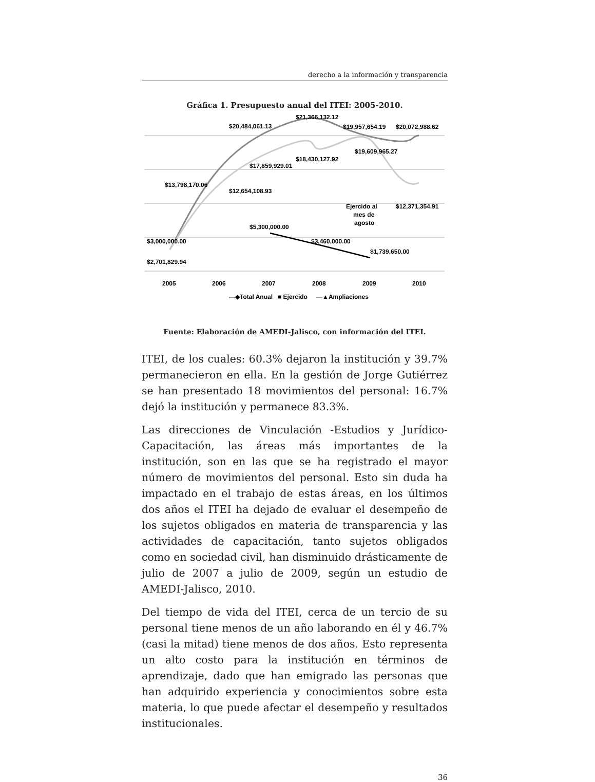derecho a la información y transparencia
Gráfica 1. Presupuesto anual del ITEI: 2005-2010.
$20,484,061.13
$21,366,132.12
$19,957,654.19
$20,072,988.62
$19,609,965.27
$18,430,127.92
$17,859,929.01
$13,798,170.06
$12,654,108.93
Ejercido al
mes de
agosto
$12,371,354.91
$5,300,000.00
$3,000,000.00
$3,460,000.00
$1,739,650.00
$2,701,829.94
2005
2006
2007
2008
2009
2010
—◆Total Anual
■ Ejercido
—▲Ampliaciones
Fuente: Elaboración de AMEDI-Jalisco, con información del ITEI.
ITEI, de los cuales: 60.3% dejaron la institución y 39.7% permanecieron en ella. En la gestión de Jorge Gutiérrez se han presentado 18 movimientos del personal: 16.7% dejó la institución y permanece 83.3%.
Las direcciones de Vinculación -Estudios y Jurídico-Capacitación, las áreas más importantes de la institución, son en las que se ha registrado el mayor número de movimientos del personal. Esto sin duda ha impactado en el trabajo de estas áreas, en los últimos dos años el ITEI ha dejado de evaluar el desempeño de los sujetos obligados en materia de transparencia y las actividades de capacitación, tanto sujetos obligados como en sociedad civil, han disminuido drásticamente de julio de 2007 a julio de 2009, según un estudio de AMEDI-Jalisco, 2010.
Del tiempo de vida del ITEI, cerca de un tercio de su personal tiene menos de un año laborando en él y 46.7% (casi la mitad) tiene menos de dos años. Esto representa un alto costo para la institución en términos de aprendizaje, dado que han emigrado las personas que han adquirido experiencia y conocimientos sobre esta materia, lo que puede afectar el desempeño y resultados institucionales.
36